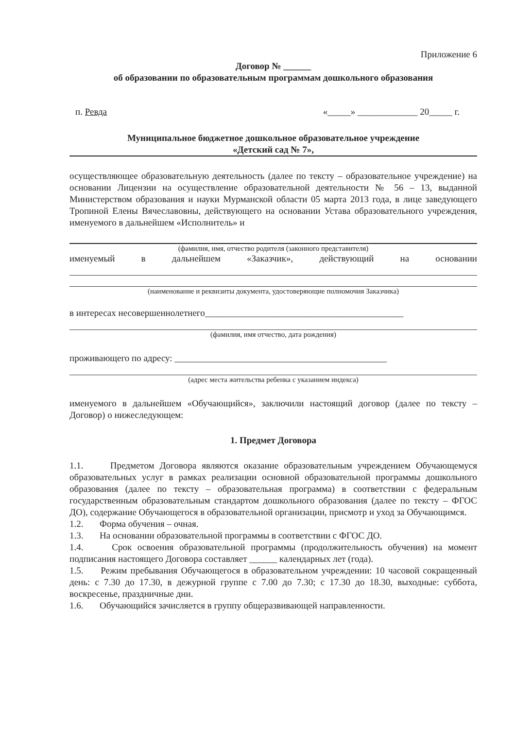Приложение 6
Договор № ______
об образовании по образовательным программам дошкольного образования
п. Ревда «_____» _____________ 20_____ г.
Муниципальное бюджетное дошкольное образовательное учреждение
«Детский сад № 7»,
осуществляющее образовательную деятельность (далее по тексту – образовательное учреждение) на основании Лицензии на осуществление образовательной деятельности № 56 – 13, выданной Министерством образования и науки Мурманской области 05 марта 2013 года, в лице заведующего Тропиной Елены Вячеславовны, действующего на основании Устава образовательного учреждения, именуемого в дальнейшем «Исполнитель» и
(фамилия, имя, отчество родителя (законного представителя)
именуемый в дальнейшем «Заказчик», действующий на основании
(наименование и реквизиты документа, удостоверяющие полномочия Заказчика)
в интересах несовершеннолетнего___________________________________________
(фамилия, имя отчество, дата рождения)
проживающего по адресу: ______________________________________________
(адрес места жительства ребенка с указанием индекса)
именуемого в дальнейшем «Обучающийся», заключили настоящий договор (далее по тексту – Договор) о нижеследующем:
1. Предмет Договора
1.1. Предметом Договора являются оказание образовательным учреждением Обучающемуся образовательных услуг в рамках реализации основной образовательной программы дошкольного образования (далее по тексту – образовательная программа) в соответствии с федеральным государственным образовательным стандартом дошкольного образования (далее по тексту – ФГОС ДО), содержание Обучающегося в образовательной организации, присмотр и уход за Обучающимся.
1.2. Форма обучения – очная.
1.3. На основании образовательной программы в соответствии с ФГОС ДО.
1.4. Срок освоения образовательной программы (продолжительность обучения) на момент подписания настоящего Договора составляет ______ календарных лет (года).
1.5. Режим пребывания Обучающегося в образовательном учреждении: 10 часовой сокращенный день: с 7.30 до 17.30, в дежурной группе с 7.00 до 7.30; с 17.30 до 18.30, выходные: суббота, воскресенье, праздничные дни.
1.6. Обучающийся зачисляется в группу общеразвивающей направленности.